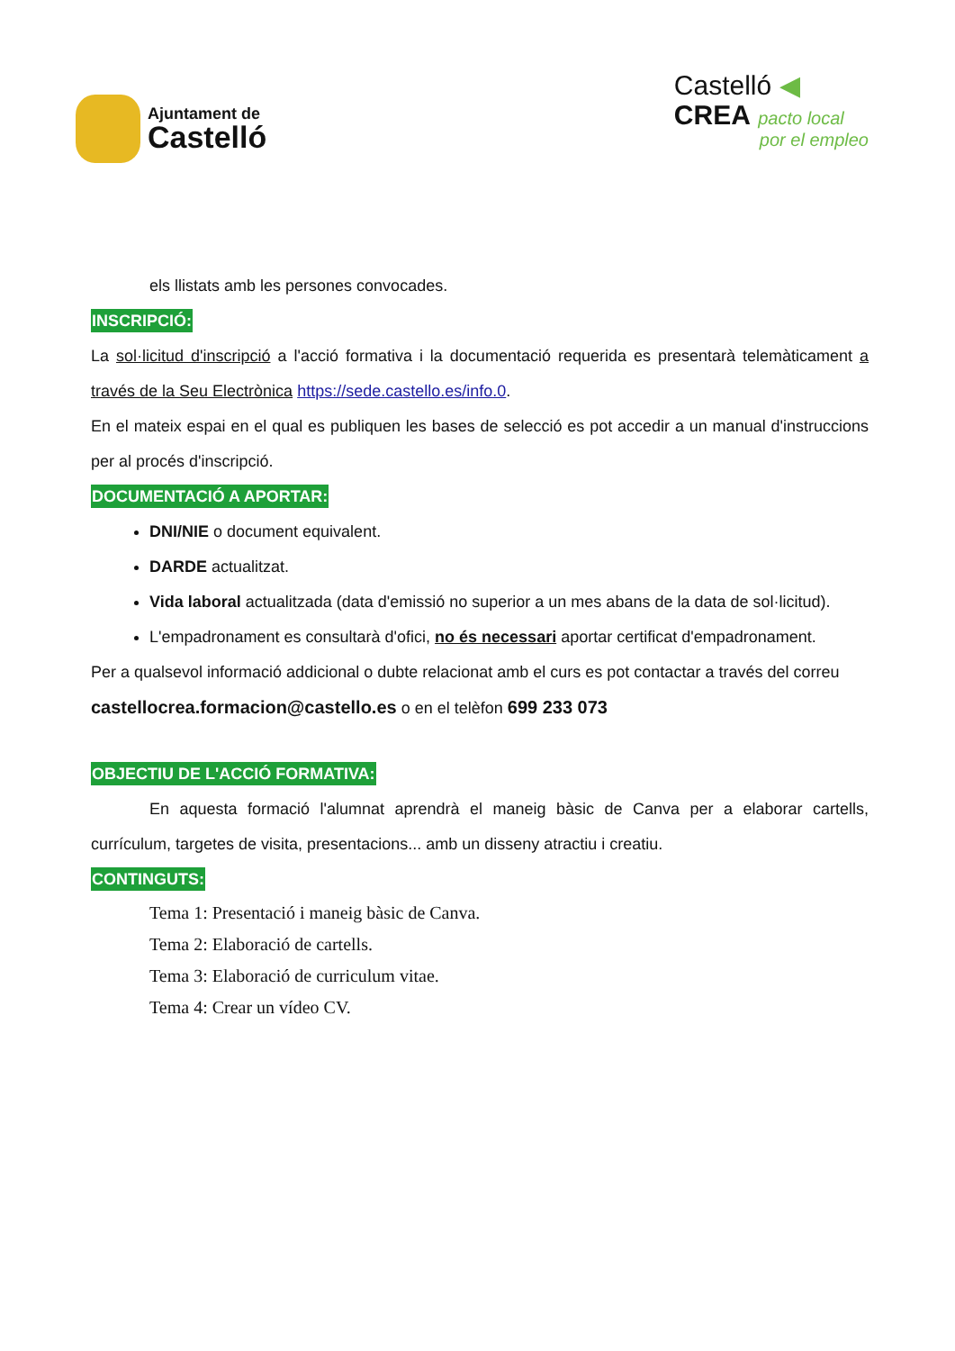Ajuntament de
Castelló
Castelló ◀
CREA pacto local
por el empleo
els llistats amb les persones convocades.
INSCRIPCIÓ:
La sol·licitud d'inscripció a l'acció formativa i la documentació requerida es presentarà telemàticament a través de la Seu Electrònica https://sede.castello.es/info.0.
En el mateix espai en el qual es publiquen les bases de selecció es pot accedir a un manual d'instruccions per al procés d'inscripció.
DOCUMENTACIÓ A APORTAR:
DNI/NIE o document equivalent.
DARDE actualitzat.
Vida laboral actualitzada (data d'emissió no superior a un mes abans de la data de sol·licitud).
L'empadronament es consultarà d'ofici, no és necessari aportar certificat d'empadronament.
Per a qualsevol informació addicional o dubte relacionat amb el curs es pot contactar a través del correu castellocrea.formacion@castello.es o en el telèfon 699 233 073
OBJECTIU DE L'ACCIÓ FORMATIVA:
En aquesta formació l'alumnat aprendrà el maneig bàsic de Canva per a elaborar cartells, currículum, targetes de visita, presentacions... amb un disseny atractiu i creatiu.
CONTINGUTS:
Tema 1: Presentació i maneig bàsic de Canva.
Tema 2: Elaboració de cartells.
Tema 3: Elaboració de curriculum vitae.
Tema 4: Crear un vídeo CV.